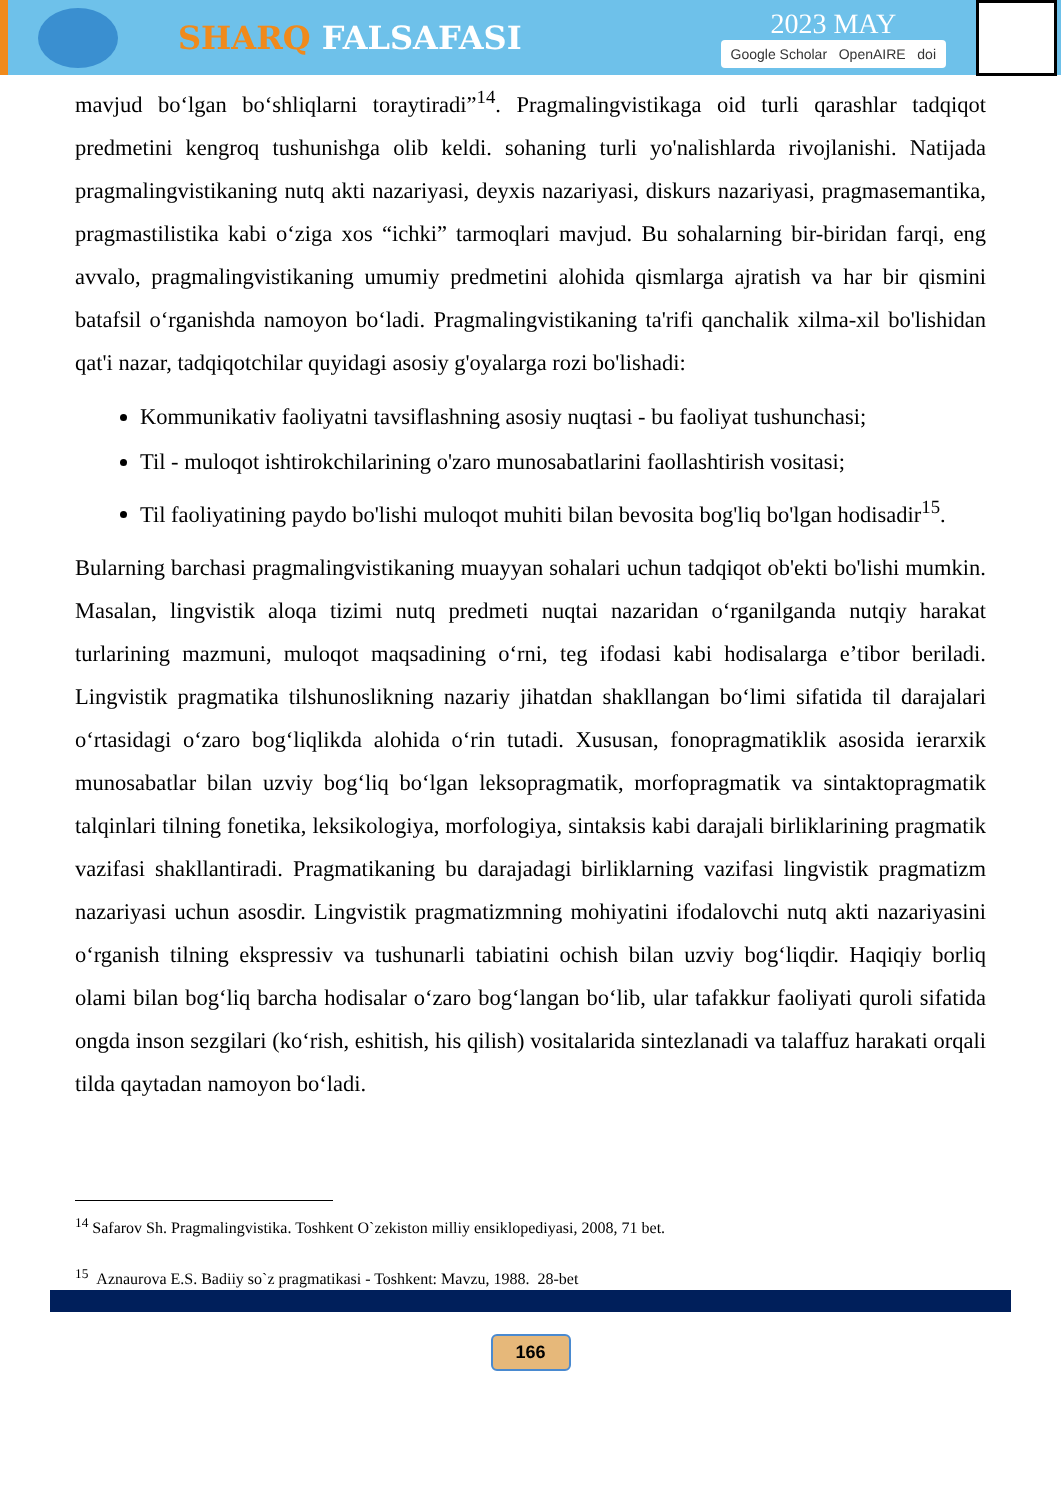SHARQ FALSAFASI
2023 MAY
Google Scholar OpenAIRE doi
mavjud bo‘lgan bo‘shliqlarni toraytiradi”<sup>14</sup>. Pragmalingvistikaga oid turli qarashlar tadqiqot predmetini kengroq tushunishga olib keldi. sohaning turli yo'nalishlarda rivojlanishi. Natijada pragmalingvistikaning nutq akti nazariyasi, deyxis nazariyasi, diskurs nazariyasi, pragmasemantika, pragmastilistika kabi o‘ziga xos “ichki” tarmoqlari mavjud. Bu sohalarning bir-biridan farqi, eng avvalo, pragmalingvistikaning umumiy predmetini alohida qismlarga ajratish va har bir qismini batafsil o‘rganishda namoyon bo‘ladi. Pragmalingvistikaning ta'rifi qanchalik xilma-xil bo'lishidan qat'i nazar, tadqiqotchilar quyidagi asosiy g'oyalarga rozi bo'lishadi:
Kommunikativ faoliyatni tavsiflashning asosiy nuqtasi - bu faoliyat tushunchasi;
Til - muloqot ishtirokchilarining o'zaro munosabatlarini faollashtirish vositasi;
Til faoliyatining paydo bo'lishi muloqot muhiti bilan bevosita bog'liq bo'lgan hodisadir<sup>15</sup>.
Bularning barchasi pragmalingvistikaning muayyan sohalari uchun tadqiqot ob'ekti bo'lishi mumkin. Masalan, lingvistik aloqa tizimi nutq predmeti nuqtai nazaridan o‘rganilganda nutqiy harakat turlarining mazmuni, muloqot maqsadining o‘rni, teg ifodasi kabi hodisalarga e’tibor beriladi. Lingvistik pragmatika tilshunoslikning nazariy jihatdan shakllangan bo‘limi sifatida til darajalari o‘rtasidagi o‘zaro bog‘liqlikda alohida o‘rin tutadi. Xususan, fonopragmatiklik asosida ierarxik munosabatlar bilan uzviy bog‘liq bo‘lgan leksopragmatik, morfopragmatik va sintaktopragmatik talqinlari tilning fonetika, leksikologiya, morfologiya, sintaksis kabi darajali birliklarining pragmatik vazifasi shakllantiradi. Pragmatikaning bu darajadagi birliklarning vazifasi lingvistik pragmatizm nazariyasi uchun asosdir. Lingvistik pragmatizmning mohiyatini ifodalovchi nutq akti nazariyasini o‘rganish tilning ekspressiv va tushunarli tabiatini ochish bilan uzviy bog‘liqdir. Haqiqiy borliq olami bilan bog‘liq barcha hodisalar o‘zaro bog‘langan bo‘lib, ular tafakkur faoliyati quroli sifatida ongda inson sezgilari (ko‘rish, eshitish, his qilish) vositalarida sintezlanadi va talaffuz harakati orqali tilda qaytadan namoyon bo‘ladi.
<sup>14</sup> Safarov Sh. Pragmalingvistika. Toshkent O`zekiston milliy ensiklopediyasi, 2008, 71 bet.
<sup>15</sup> Aznaurova E.S. Badiiy so`z pragmatikasi - Toshkent: Mavzu, 1988. 28-bet
166